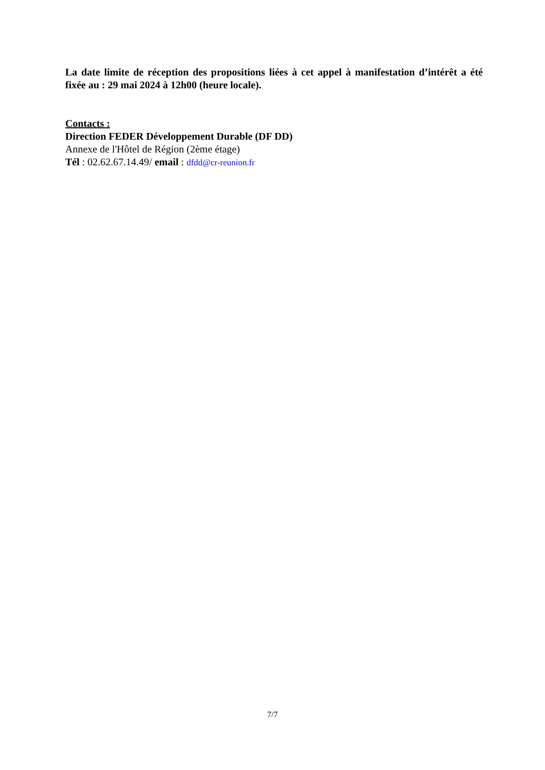La date limite de réception des propositions liées à cet appel à manifestation d’intérêt a été fixée au : 29 mai 2024 à 12h00 (heure locale).
Contacts :
Direction FEDER Développement Durable (DF DD)
Annexe de l'Hôtel de Région (2ème étage)
Tél : 02.62.67.14.49/ email : dfdd@cr-reunion.fr
7/7